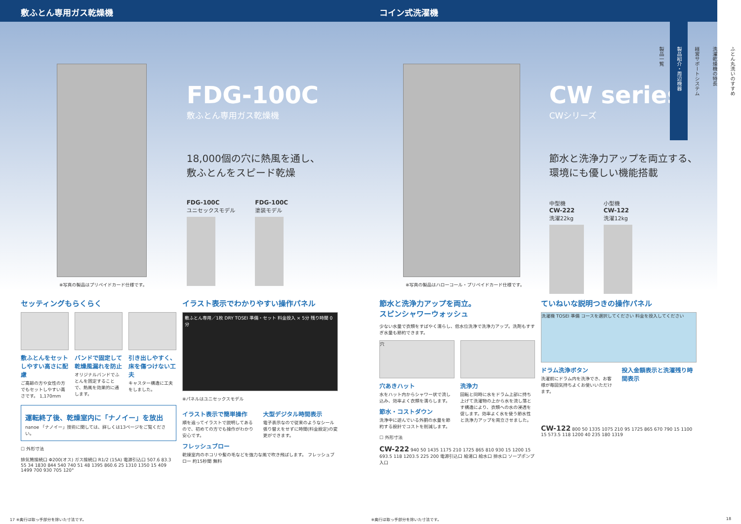敷ふとん専用ガス乾燥機 コイン式洗濯機
※写真の製品はプリペイドカード仕様です。
FDG-100C
敷ふとん専用ガス乾燥機
18,000個の穴に熱風を通し、
敷ふとんをスピード乾燥
FDG-100C
ユニセックスモデル
FDG-100C
塗装モデル
※写真の製品はハローコール・プリペイドカード仕様です。
CW series
CWシリーズ
節水と洗浄力アップを両立する、
環境にも優しい機能搭載
中型機
CW-222
洗濯22kg
小型機
CW-122
洗濯12kg
セッティングもらくらく
敷ふとんをセットしやすい高さに配慮
ご高齢の方や女性の方でもセットしやすい高さです。 1,170mm
バンドで固定して乾燥風漏れを防止
オリジナルバンドでふとんを固定することで、熱風を効果的に通します。
引き出しやすく、床を傷つけない工夫
キャスター構造に工夫をしました。
運転終了後、乾燥室内に「ナノイー」を放出
nanoe 「ナノイー」技術に関しては、詳しくは13ページをご覧ください。
☐ 外形寸法
排気筒接続口 Φ200(オス) ガス接続口 R1/2 (15A) 電源引込口 507.6 83.3 55 34 1830 844 540 740 51 48 1395 860.6 25 1310 1350 15 409 1499 700 930 705 120°
イラスト表示でわかりやすい操作パネル
敷ふとん専用／1枚 DRY TOSEI 準備・セット 料金投入 × 5分 残り時間 0分
※パネルはユニセックスモデル
イラスト表示で簡単操作
順を追ってイラストで説明してあるので、初めての方でも操作がわかり安心です。
大型デジタル時間表示
電子表示なので従来のようなシール張り替えをせずに時間(料金設定)の変更ができます。
フレッシュブロー
乾燥室内のホコリや髪の毛などを強力な風で吹き飛ばします。 フレッシュブロー 約15秒間 無料
節水と洗浄力アップを両立。
スピンシャワーウォッシュ
少ない水量で衣類をすばやく濡らし、低水位洗浄で洗浄力アップ。洗剤もすすぎ水量も節約できます。
穴
穴あきハット
水をハット内からシャワー状で流し込み、効率よく衣類を濡らします。
節水・コストダウン
洗浄中に遊んでいる外胴の水量を節約する設計でコストを削減します。
洗浄力
回転と同時に水をドラム上部に持ち上げて洗濯物の上から水を流し落とす構造により、衣類への水の浸透を促します。効率よく水を使う節水性と洗浄力アップを両立させました。
☐ 外形寸法
CW-222 940 50 1435 1175 210 1725 865 810 930 15 1200 15 693.5 118 1203.5 225 200 電源引込口 給湯口 給水口 排水口 ソープポンプ入口
ていねいな説明つきの操作パネル
洗濯機 TOSEI 準備 コースを選択してください 料金を投入してください
ドラム洗浄ボタン
洗濯前にドラム内を洗浄でき、お客様が毎回気持ちよくお使いいただけます。
投入金額表示と洗濯残り時間表示
CW-122 800 50 1335 1075 210 95 1725 865 670 790 15 1100 15 573.5 118 1200 40 235 180 1319
ふとん丸洗いのすすめ
洗濯乾燥機の特長
経営サポートシステム
製品紹介・周辺機器
製品一覧
17 ※奥行は取っ手部分を除いた寸法です。 ※奥行は取っ手部分を除いた寸法です。 18